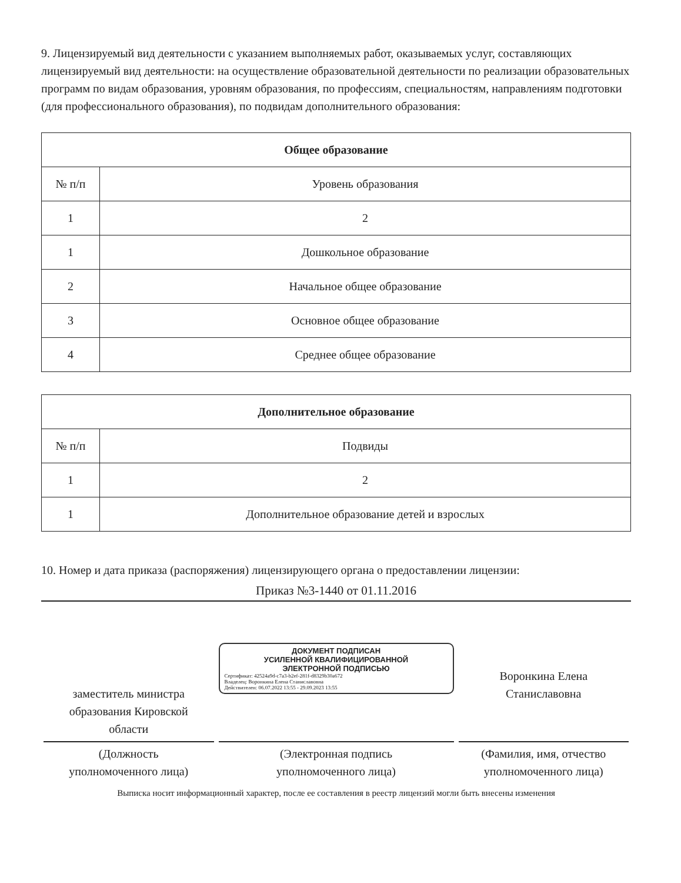9. Лицензируемый вид деятельности с указанием выполняемых работ, оказываемых услуг, составляющих лицензируемый вид деятельности: на осуществление образовательной деятельности по реализации образовательных программ по видам образования, уровням образования, по профессиям, специальностям, направлениям подготовки (для профессионального образования), по подвидам дополнительного образования:
| Общее образование | |
| --- | --- |
| № п/п | Уровень образования |
| 1 | 2 |
| 1 | Дошкольное образование |
| 2 | Начальное общее образование |
| 3 | Основное общее образование |
| 4 | Среднее общее образование |
| Дополнительное образование | |
| --- | --- |
| № п/п | Подвиды |
| 1 | 2 |
| 1 | Дополнительное образование детей и взрослых |
10. Номер и дата приказа (распоряжения) лицензирующего органа о предоставлении лицензии:
Приказ №3-1440 от 01.11.2016
заместитель министра
образования Кировской
области
(Должность
уполномоченного лица)
ДОКУМЕНТ ПОДПИСАН
УСИЛЕННОЙ КВАЛИФИЦИРОВАННОЙ
ЭЛЕКТРОННОЙ ПОДПИСЬЮ
Сертификат: 42524a9d-c7a3-b2ef-281f-d8329b30a672
Владелец: Воронкина Елена Станиславовна
Действителен: 06.07.2022 13:55 - 29.09.2023 13:55
(Электронная подпись
уполномоченного лица)
Воронкина Елена
Станиславовна
(Фамилия, имя, отчество
уполномоченного лица)
Выписка носит информационный характер, после ее составления в реестр лицензий могли быть внесены изменения